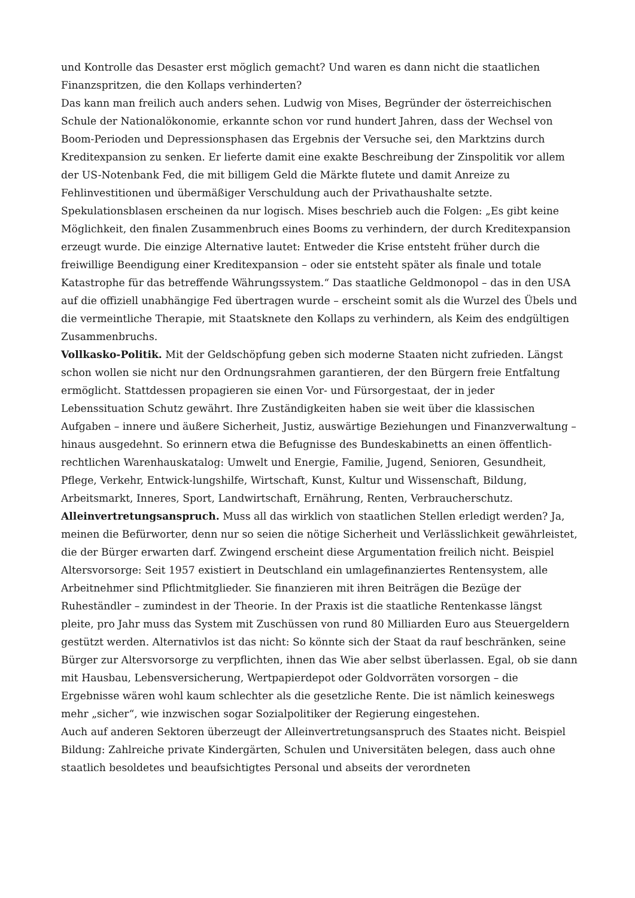und Kontrolle das Desaster erst möglich gemacht? Und waren es dann nicht die staatlichen Finanzspritzen, die den Kollaps verhinderten?
Das kann man freilich auch anders sehen. Ludwig von Mises, Begründer der österreichischen Schule der Nationalökonomie, erkannte schon vor rund hundert Jahren, dass der Wechsel von Boom-Perioden und Depressionsphasen das Ergebnis der Versuche sei, den Marktzins durch Kreditexpansion zu senken. Er lieferte damit eine exakte Beschreibung der Zinspolitik vor allem der US-Notenbank Fed, die mit billigem Geld die Märkte flutete und damit Anreize zu Fehlinvestitionen und übermäßiger Verschuldung auch der Privathaushalte setzte. Spekulationsblasen erscheinen da nur logisch. Mises beschrieb auch die Folgen: „Es gibt keine Möglichkeit, den finalen Zusammenbruch eines Booms zu verhindern, der durch Kreditexpansion erzeugt wurde. Die einzige Alternative lautet: Entweder die Krise entsteht früher durch die freiwillige Beendigung einer Kreditexpansion – oder sie entsteht später als finale und totale Katastrophe für das betreffende Währungssystem.“ Das staatliche Geldmonopol – das in den USA auf die offiziell unabhängige Fed übertragen wurde – erscheint somit als die Wurzel des Übels und die vermeintliche Therapie, mit Staatsknete den Kollaps zu verhindern, als Keim des endgültigen Zusammenbruchs.
Vollkasko-Politik. Mit der Geldschöpfung geben sich moderne Staaten nicht zufrieden. Längst schon wollen sie nicht nur den Ordnungsrahmen garantieren, der den Bürgern freie Entfaltung ermöglicht. Stattdessen propagieren sie einen Vor- und Fürsorgestaat, der in jeder Lebenssituation Schutz gewährt. Ihre Zuständigkeiten haben sie weit über die klassischen Aufgaben – innere und äußere Sicherheit, Justiz, auswärtige Beziehungen und Finanzverwaltung – hinaus ausgedehnt. So erinnern etwa die Befugnisse des Bundeskabinetts an einen öffentlich-rechtlichen Warenhauskatalog: Umwelt und Energie, Familie, Jugend, Senioren, Gesundheit, Pflege, Verkehr, Entwick-lungshilfe, Wirtschaft, Kunst, Kultur und Wissenschaft, Bildung, Arbeitsmarkt, Inneres, Sport, Landwirtschaft, Ernährung, Renten, Verbraucherschutz.
Alleinvertretungsanspruch. Muss all das wirklich von staatlichen Stellen erledigt werden? Ja, meinen die Befürworter, denn nur so seien die nötige Sicherheit und Verlässlichkeit gewährleistet, die der Bürger erwarten darf. Zwingend erscheint diese Argumentation freilich nicht. Beispiel Altersvorsorge: Seit 1957 existiert in Deutschland ein umlagefinanziertes Rentensystem, alle Arbeitnehmer sind Pflichtmitglieder. Sie finanzieren mit ihren Beiträgen die Bezüge der Ruheständler – zumindest in der Theorie. In der Praxis ist die staatliche Rentenkasse längst pleite, pro Jahr muss das System mit Zuschüssen von rund 80 Milliarden Euro aus Steuergeldern gestützt werden. Alternativlos ist das nicht: So könnte sich der Staat da rauf beschränken, seine Bürger zur Altersvorsorge zu verpflichten, ihnen das Wie aber selbst überlassen. Egal, ob sie dann mit Hausbau, Lebensversicherung, Wertpapierdepot oder Goldvorräten vorsorgen – die Ergebnisse wären wohl kaum schlechter als die gesetzliche Rente. Die ist nämlich keineswegs mehr „sicher“, wie inzwischen sogar Sozialpolitiker der Regierung eingestehen.
Auch auf anderen Sektoren überzeugt der Alleinvertretungsanspruch des Staates nicht. Beispiel Bildung: Zahlreiche private Kindergärten, Schulen und Universitäten belegen, dass auch ohne staatlich besoldetes und beaufsichtigtes Personal und abseits der verordneten